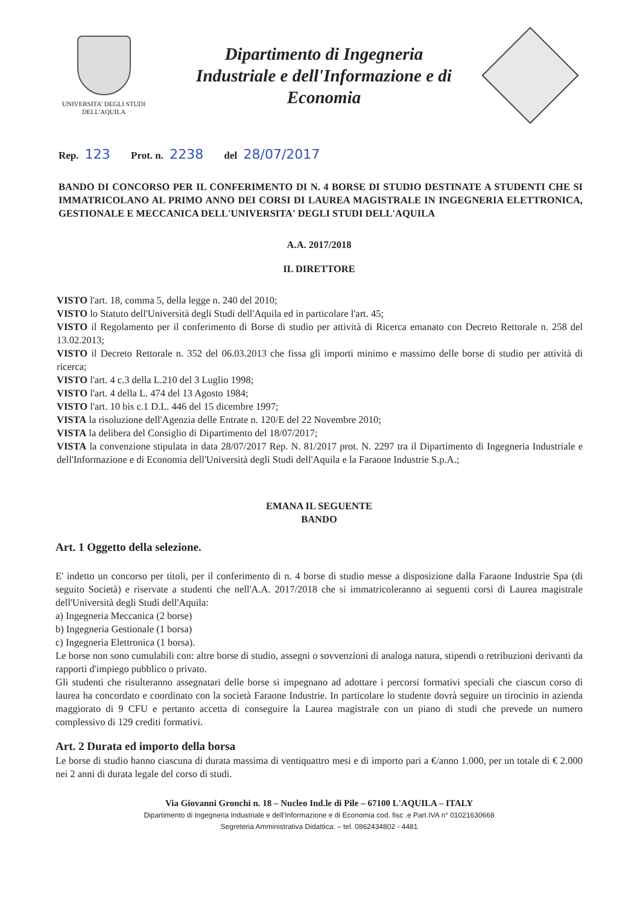UNIVERSITA' DEGLI STUDI
DELL'AQUILA
Dipartimento di Ingegneria
Industriale e dell'Informazione e di
Economia
Rep. 123 Prot. n. 2238 del 28/07/2017
BANDO DI CONCORSO PER IL CONFERIMENTO DI N. 4 BORSE DI STUDIO DESTINATE A STUDENTI CHE SI IMMATRICOLANO AL PRIMO ANNO DEI CORSI DI LAUREA MAGISTRALE IN INGEGNERIA ELETTRONICA, GESTIONALE E MECCANICA DELL'UNIVERSITA' DEGLI STUDI DELL'AQUILA
A.A. 2017/2018
IL DIRETTORE
VISTO l'art. 18, comma 5, della legge n. 240 del 2010;
VISTO lo Statuto dell'Università degli Studi dell'Aquila ed in particolare l'art. 45;
VISTO il Regolamento per il conferimento di Borse di studio per attività di Ricerca emanato con Decreto Rettorale n. 258 del 13.02.2013;
VISTO il Decreto Rettorale n. 352 del 06.03.2013 che fissa gli importi minimo e massimo delle borse di studio per attività di ricerca;
VISTO l'art. 4 c.3 della L.210 del 3 Luglio 1998;
VISTO l'art. 4 della L. 474 del 13 Agosto 1984;
VISTO l'art. 10 bis c.1 D.L. 446 del 15 dicembre 1997;
VISTA la risoluzione dell'Agenzia delle Entrate n. 120/E del 22 Novembre 2010;
VISTA la delibera del Consiglio di Dipartimento del 18/07/2017;
VISTA la convenzione stipulata in data 28/07/2017 Rep. N. 81/2017 prot. N. 2297 tra il Dipartimento di Ingegneria Industriale e dell'Informazione e di Economia dell'Università degli Studi dell'Aquila e la Faraone Industrie S.p.A.;
EMANA IL SEGUENTE
BANDO
Art. 1 Oggetto della selezione.
E' indetto un concorso per titoli, per il conferimento di n. 4 borse di studio messe a disposizione dalla Faraone Industrie Spa (di seguito Società) e riservate a studenti che nell'A.A. 2017/2018 che si immatricoleranno ai seguenti corsi di Laurea magistrale dell'Università degli Studi dell'Aquila:
a) Ingegneria Meccanica (2 borse)
b) Ingegneria Gestionale (1 borsa)
c) Ingegneria Elettronica (1 borsa).
Le borse non sono cumulabili con: altre borse di studio, assegni o sovvenzioni di analoga natura, stipendi o retribuzioni derivanti da rapporti d'impiego pubblico o privato.
Gli studenti che risulteranno assegnatari delle borse si impegnano ad adottare i percorsi formativi speciali che ciascun corso di laurea ha concordato e coordinato con la società Faraone Industrie. In particolare lo studente dovrà seguire un tirocinio in azienda maggiorato di 9 CFU e pertanto accetta di conseguire la Laurea magistrale con un piano di studi che prevede un numero complessivo di 129 crediti formativi.
Art. 2 Durata ed importo della borsa
Le borse di studio hanno ciascuna di durata massima di ventiquattro mesi e di importo pari a €/anno 1.000, per un totale di € 2.000 nei 2 anni di durata legale del corso di studi.
Via Giovanni Gronchi n. 18 – Nucleo Ind.le di Pile – 67100 L'AQUILA – ITALY
Dipartimento di Ingegneria Industriale e dell'Informazione e di Economia cod. fisc .e Part.IVA n° 01021630668
Segreteria Amministrativa Didattica: – tel. 0862434802 - 4481